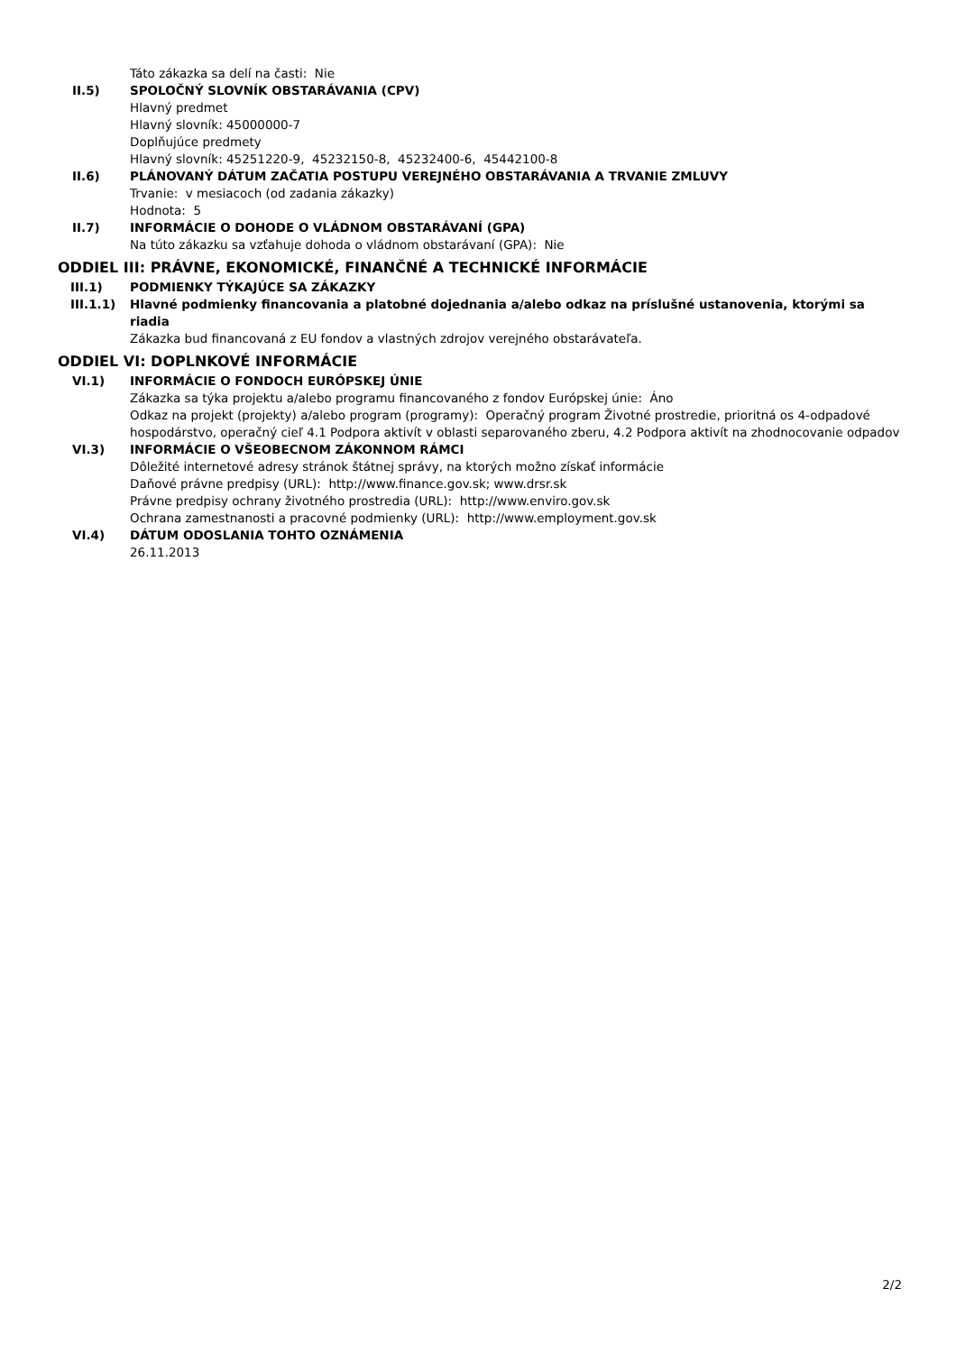Táto zákazka sa delí na časti: Nie
II.5) SPOLOČNÝ SLOVNÍK OBSTARÁVANIA (CPV)
Hlavný predmet
Hlavný slovník: 45000000-7
Doplňujúce predmety
Hlavný slovník: 45251220-9, 45232150-8, 45232400-6, 45442100-8
II.6) PLÁNOVANÝ DÁTUM ZAČATIA POSTUPU VEREJNÉHO OBSTARÁVANIA A TRVANIE ZMLUVY
Trvanie: v mesiacoch (od zadania zákazky)
Hodnota: 5
II.7) INFORMÁCIE O DOHODE O VLÁDNOM OBSTARÁVANÍ (GPA)
Na túto zákazku sa vzťahuje dohoda o vládnom obstarávaní (GPA): Nie
ODDIEL III: PRÁVNE, EKONOMICKÉ, FINANČNÉ A TECHNICKÉ INFORMÁCIE
III.1) PODMIENKY TÝKAJÚCE SA ZÁKAZKY
III.1.1) Hlavné podmienky financovania a platobné dojednania a/alebo odkaz na príslušné ustanovenia, ktorými sa riadia
Zákazka bud financovaná z EU fondov a vlastných zdrojov verejného obstarávateľa.
ODDIEL VI: DOPLNKOVÉ INFORMÁCIE
VI.1) INFORMÁCIE O FONDOCH EURÓPSKEJ ÚNIE
Zákazka sa týka projektu a/alebo programu financovaného z fondov Európskej únie: Áno
Odkaz na projekt (projekty) a/alebo program (programy): Operačný program Životné prostredie, prioritná os 4-odpadové hospodárstvo, operačný cieľ 4.1 Podpora aktivít v oblasti separovaného zberu, 4.2 Podpora aktivít na zhodnocovanie odpadov
VI.3) INFORMÁCIE O VŠEOBECNOM ZÁKONNOM RÁMCI
Dôležité internetové adresy stránok štátnej správy, na ktorých možno získať informácie
Daňové právne predpisy (URL): http://www.finance.gov.sk; www.drsr.sk
Právne predpisy ochrany životného prostredia (URL): http://www.enviro.gov.sk
Ochrana zamestnanosti a pracovné podmienky (URL): http://www.employment.gov.sk
VI.4) DÁTUM ODOSLANIA TOHTO OZNÁMENIA
26.11.2013
2/2